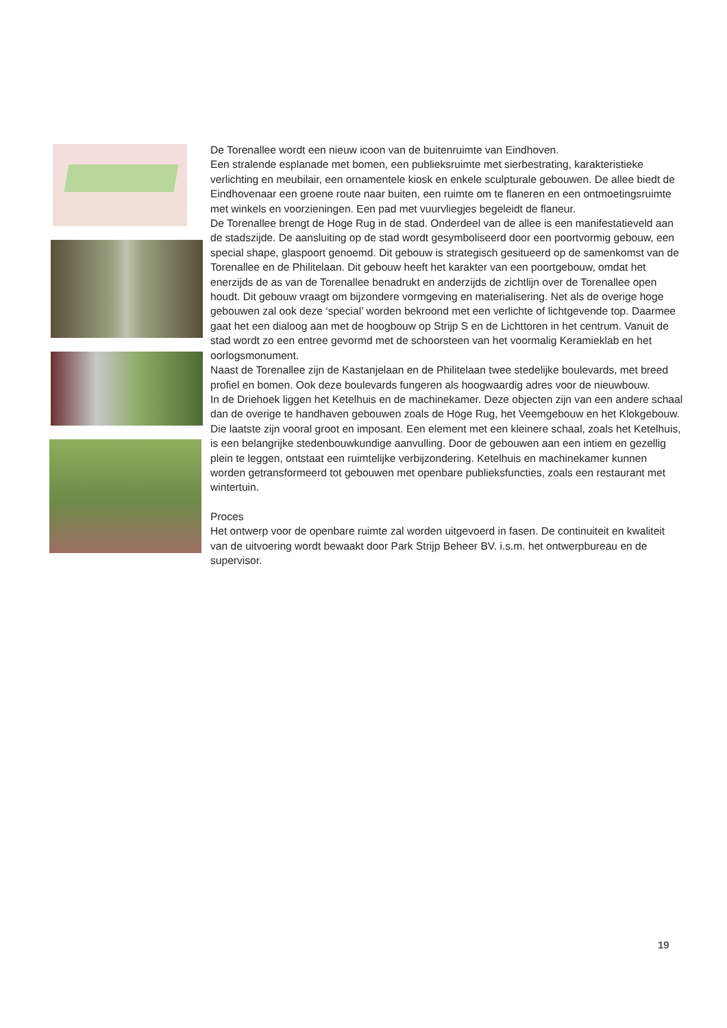De Torenallee wordt een nieuw icoon van de buitenruimte van Eindhoven.
Een stralende esplanade met bomen, een publieksruimte met sierbestrating, karakteristieke verlichting en meubilair, een ornamentele kiosk en enkele sculpturale gebouwen. De allee biedt de Eindhovenaar een groene route naar buiten, een ruimte om te flaneren en een ontmoetingsruimte met winkels en voorzieningen. Een pad met vuurvliegjes begeleidt de flaneur.
De Torenallee brengt de Hoge Rug in de stad. Onderdeel van de allee is een manifestatieveld aan de stadszijde. De aansluiting op de stad wordt gesymboliseerd door een poortvormig gebouw, een special shape, glaspoort genoemd. Dit gebouw is strategisch gesitueerd op de samenkomst van de Torenallee en de Philitelaan. Dit gebouw heeft het karakter van een poortgebouw, omdat het enerzijds de as van de Torenallee benadrukt en anderzijds de zichtlijn over de Torenallee open houdt. Dit gebouw vraagt om bijzondere vormgeving en materialisering. Net als de overige hoge gebouwen zal ook deze ‘special’ worden bekroond met een verlichte of lichtgevende top. Daarmee gaat het een dialoog aan met de hoogbouw op Strijp S en de Lichttoren in het centrum. Vanuit de stad wordt zo een entree gevormd met de schoorsteen van het voormalig Keramieklab en het oorlogsmonument.
Naast de Torenallee zijn de Kastanjelaan en de Philitelaan twee stedelijke boulevards, met breed profiel en bomen. Ook deze boulevards fungeren als hoogwaardig adres voor de nieuwbouw.
In de Driehoek liggen het Ketelhuis en de machinekamer. Deze objecten zijn van een andere schaal dan de overige te handhaven gebouwen zoals de Hoge Rug, het Veemgebouw en het Klokgebouw. Die laatste zijn vooral groot en imposant. Een element met een kleinere schaal, zoals het Ketelhuis, is een belangrijke stedenbouwkundige aanvulling. Door de gebouwen aan een intiem en gezellig plein te leggen, ontstaat een ruimtelijke verbijzondering. Ketelhuis en machinekamer kunnen worden getransformeerd tot gebouwen met openbare publieksfuncties, zoals een restaurant met wintertuin.
Proces
Het ontwerp voor de openbare ruimte zal worden uitgevoerd in fasen. De continuiteit en kwaliteit van de uitvoering wordt bewaakt door Park Strijp Beheer BV. i.s.m. het ontwerpbureau en de supervisor.
19